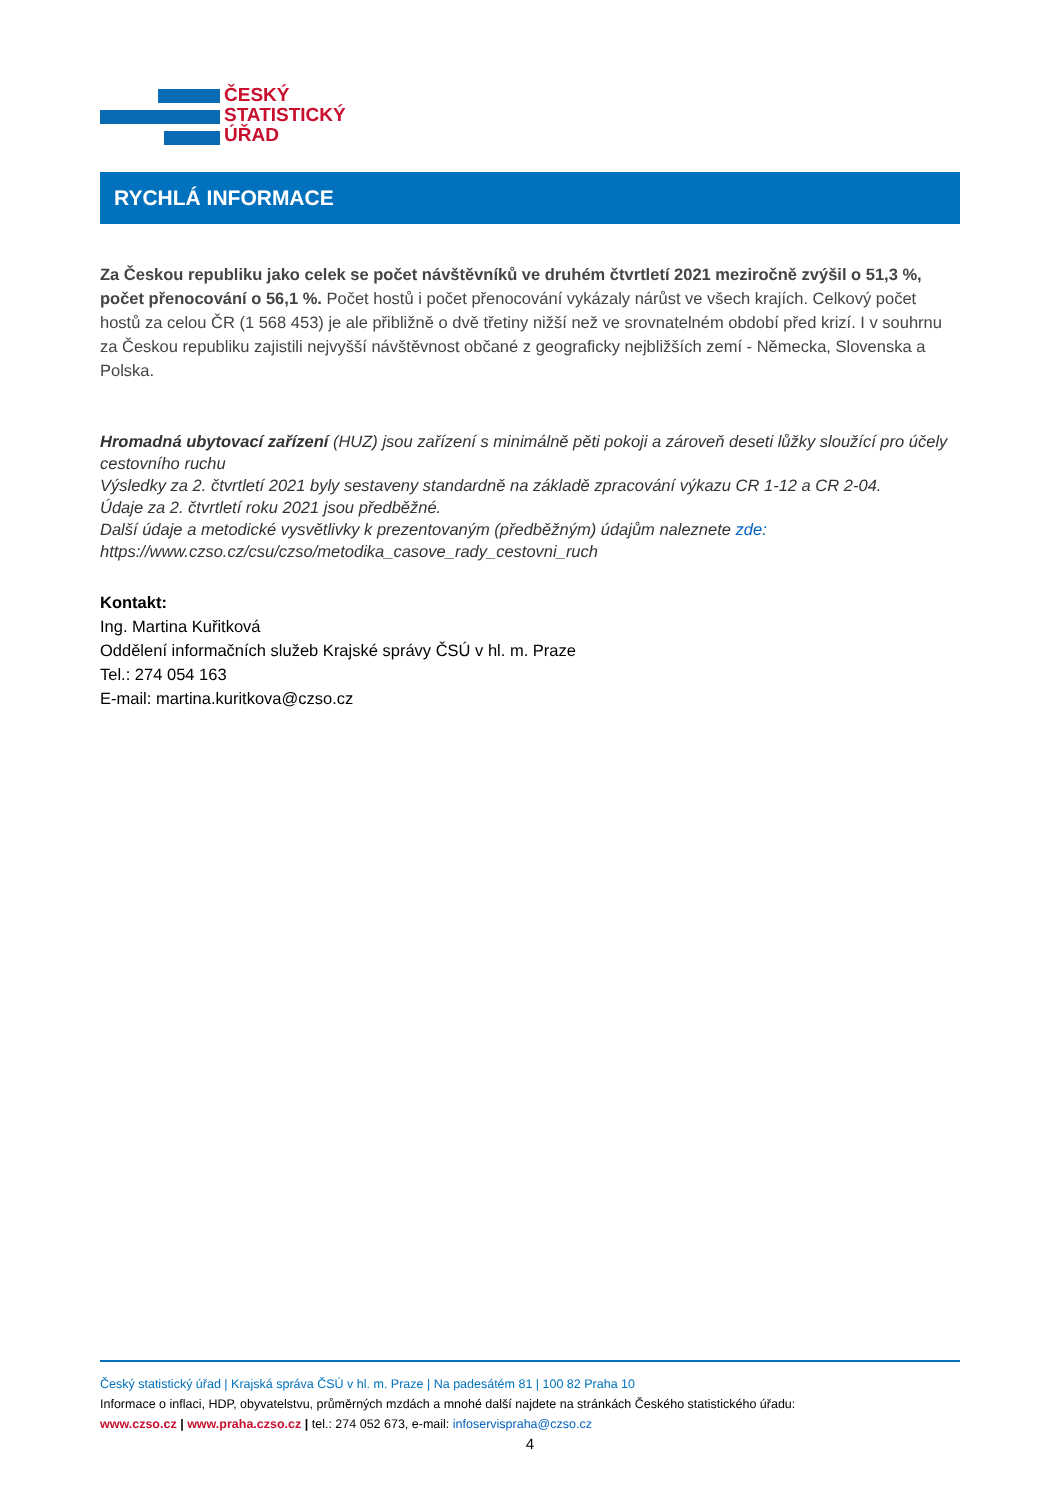ČESKÝ
STATISTICKÝ
ÚŘAD
RYCHLÁ INFORMACE
Za Českou republiku jako celek se počet návštěvníků ve druhém čtvrtletí 2021 meziročně zvýšil o 51,3 %, počet přenocování o 56,1 %. Počet hostů i počet přenocování vykázaly nárůst ve všech krajích. Celkový počet hostů za celou ČR (1 568 453) je ale přibližně o dvě třetiny nižší než ve srovnatelném období před krizí. I v souhrnu za Českou republiku zajistili nejvyšší návštěvnost občané z geograficky nejbližších zemí - Německa, Slovenska a Polska.
Hromadná ubytovací zařízení (HUZ) jsou zařízení s minimálně pěti pokoji a zároveň deseti lůžky sloužící pro účely cestovního ruchu
Výsledky za 2. čtvrtletí 2021 byly sestaveny standardně na základě zpracování výkazu CR 1-12 a CR 2-04.
Údaje za 2. čtvrtletí roku 2021 jsou předběžné.
Další údaje a metodické vysvětlivky k prezentovaným (předběžným) údajům naleznete zde:
https://www.czso.cz/csu/czso/metodika_casove_rady_cestovni_ruch
Kontakt:
Ing. Martina Kuřitková
Oddělení informačních služeb Krajské správy ČSÚ v hl. m. Praze
Tel.: 274 054 163
E-mail: martina.kuritkova@czso.cz
Český statistický úřad | Krajská správa ČSÚ v hl. m. Praze | Na padesátém 81 | 100 82 Praha 10
Informace o inflaci, HDP, obyvatelstvu, průměrných mzdách a mnohé další najdete na stránkách Českého statistického úřadu:
www.czso.cz | www.praha.czso.cz | tel.: 274 052 673, e-mail: infoservispraha@czso.cz
4